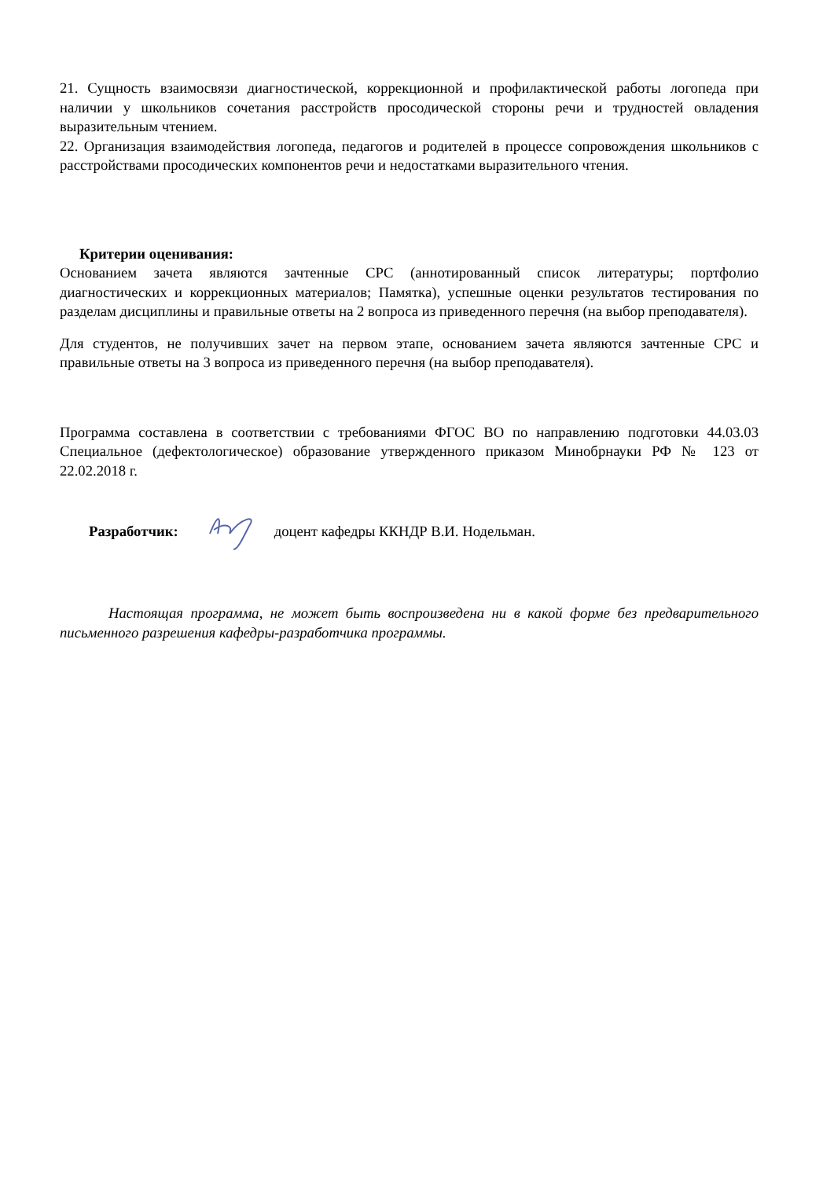21. Сущность взаимосвязи диагностической, коррекционной и профилактической работы логопеда при наличии у школьников сочетания расстройств просодической стороны речи и трудностей овладения выразительным чтением.
22. Организация взаимодействия логопеда, педагогов и родителей в процессе сопровождения школьников с расстройствами просодических компонентов речи и недостатками выразительного чтения.
Критерии оценивания:
Основанием зачета являются зачтенные СРС (аннотированный список литературы; портфолио диагностических и коррекционных материалов; Памятка), успешные оценки результатов тестирования по разделам дисциплины и правильные ответы на 2 вопроса из приведенного перечня (на выбор преподавателя).
Для студентов, не получивших зачет на первом этапе, основанием зачета являются зачтенные СРС и правильные ответы на 3 вопроса из приведенного перечня (на выбор преподавателя).
Программа составлена в соответствии с требованиями ФГОС ВО по направлению подготовки 44.03.03 Специальное (дефектологическое) образование утвержденного приказом Минобрнауки РФ № 123 от 22.02.2018 г.
Разработчик: доцент кафедры ККНДР В.И. Нодельман.
Настоящая программа, не может быть воспроизведена ни в какой форме без предварительного письменного разрешения кафедры-разработчика программы.